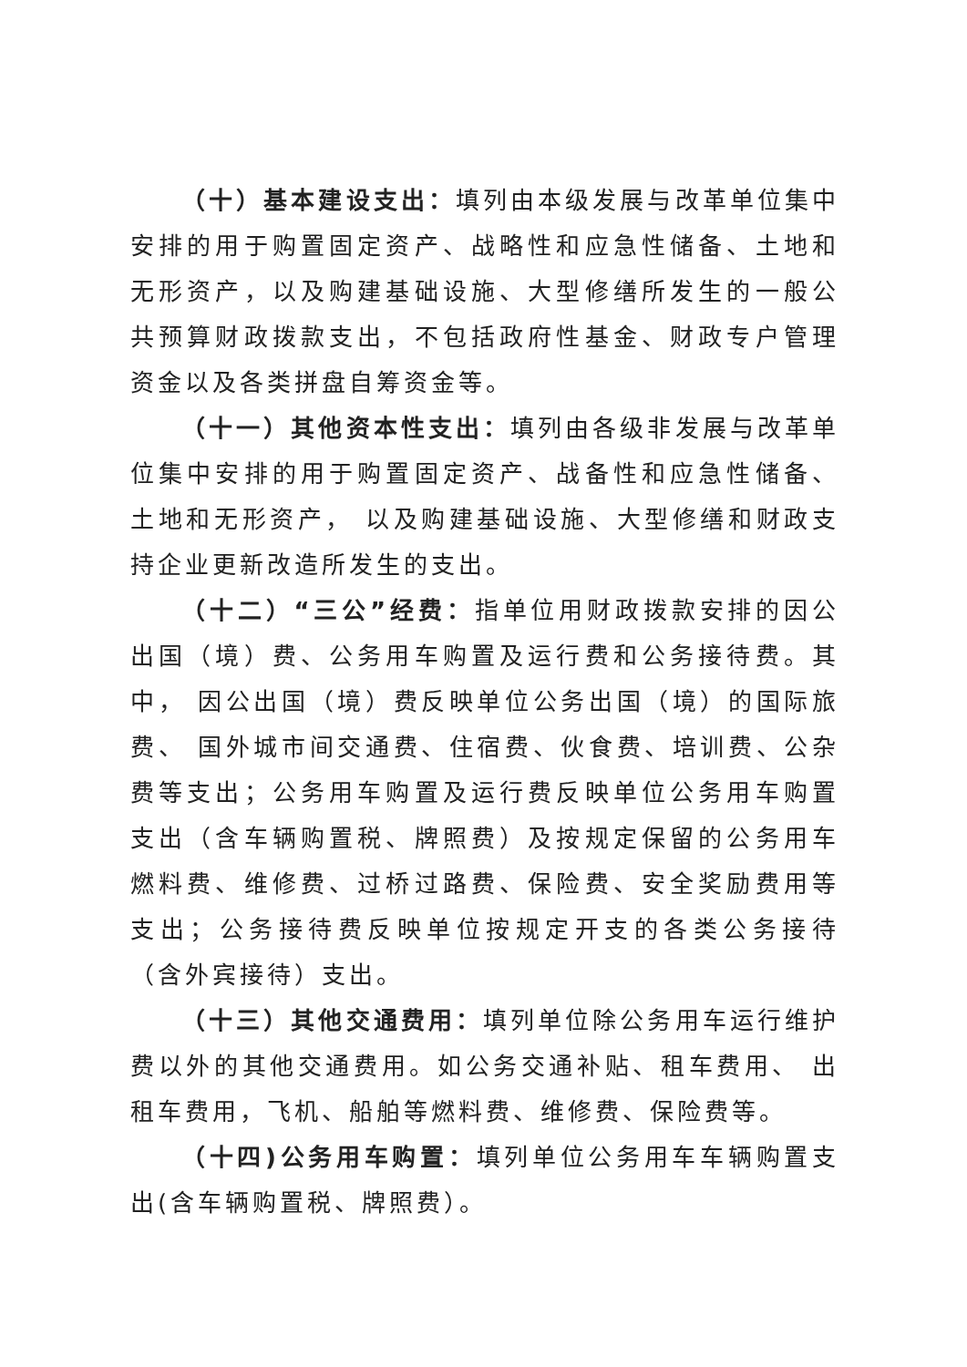（十）基本建设支出：填列由本级发展与改革单位集中安排的用于购置固定资产、战略性和应急性储备、土地和无形资产，以及购建基础设施、大型修缮所发生的一般公共预算财政拨款支出，不包括政府性基金、财政专户管理资金以及各类拼盘自筹资金等。
（十一）其他资本性支出：填列由各级非发展与改革单位集中安排的用于购置固定资产、战备性和应急性储备、土地和无形资产， 以及购建基础设施、大型修缮和财政支持企业更新改造所发生的支出。
（十二）“三公”经费：指单位用财政拨款安排的因公出国（境）费、公务用车购置及运行费和公务接待费。其中， 因公出国（境）费反映单位公务出国（境）的国际旅费、 国外城市间交通费、住宿费、伙食费、培训费、公杂费等支出；公务用车购置及运行费反映单位公务用车购置支出（含车辆购置税、牌照费）及按规定保留的公务用车燃料费、维修费、过桥过路费、保险费、安全奖励费用等支出；公务接待费反映单位按规定开支的各类公务接待（含外宾接待）支出。
（十三）其他交通费用：填列单位除公务用车运行维护费以外的其他交通费用。如公务交通补贴、租车费用、 出租车费用，飞机、船舶等燃料费、维修费、保险费等。
（十四)公务用车购置：填列单位公务用车车辆购置支出(含车辆购置税、牌照费）。